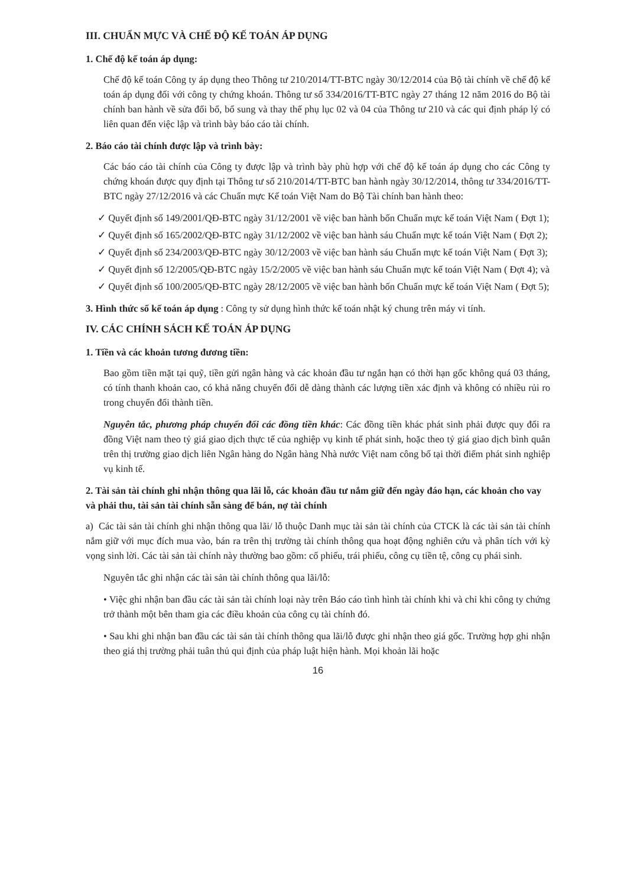III. CHUẨN MỰC VÀ CHẾ ĐỘ KẾ TOÁN ÁP DỤNG
1. Chế độ kế toán áp dụng:
Chế độ kế toán Công ty áp dụng theo Thông tư 210/2014/TT-BTC ngày 30/12/2014 của Bộ tài chính về chế độ kế toán áp dụng đối với công ty chứng khoán. Thông tư số 334/2016/TT-BTC ngày 27 tháng 12 năm 2016 do Bộ tài chính ban hành về sửa đổi bổ, bổ sung và thay thế phụ lục 02 và 04 của Thông tư 210 và các qui định pháp lý có liên quan đến việc lập và trình bày báo cáo tài chính.
2. Báo cáo tài chính được lập và trình bày:
Các báo cáo tài chính của Công ty được lập và trình bày phù hợp với chế độ kế toán áp dụng cho các Công ty chứng khoán được quy định tại Thông tư số 210/2014/TT-BTC ban hành ngày 30/12/2014, thông tư 334/2016/TT-BTC ngày 27/12/2016 và các Chuẩn mực Kế toán Việt Nam do Bộ Tài chính ban hành theo:
✓ Quyết định số 149/2001/QĐ-BTC ngày 31/12/2001 về việc ban hành bốn Chuẩn mực kế toán Việt Nam ( Đợt 1);
✓ Quyết định số 165/2002/QĐ-BTC ngày 31/12/2002 về việc ban hành sáu Chuẩn mực kế toán Việt Nam ( Đợt 2);
✓ Quyết định số 234/2003/QĐ-BTC ngày 30/12/2003 về việc ban hành sáu Chuẩn mực kế toán Việt Nam ( Đợt 3);
✓ Quyết định số 12/2005/QĐ-BTC ngày 15/2/2005 về việc ban hành sáu Chuẩn mực kế toán Việt Nam ( Đợt 4); và
✓ Quyết định số 100/2005/QĐ-BTC ngày 28/12/2005 về việc ban hành bốn Chuẩn mực kế toán Việt Nam ( Đợt 5);
3. Hình thức sổ kế toán áp dụng : Công ty sử dụng hình thức kế toán nhật ký chung trên máy vi tính.
IV. CÁC CHÍNH SÁCH KẾ TOÁN ÁP DỤNG
1. Tiền và các khoản tương đương tiền:
Bao gồm tiền mặt tại quỹ, tiền gửi ngân hàng và các khoản đầu tư ngắn hạn có thời hạn gốc không quá 03 tháng, có tính thanh khoản cao, có khả năng chuyển đổi dễ dàng thành các lượng tiền xác định và không có nhiều rủi ro trong chuyển đổi thành tiền.
Nguyên tắc, phương pháp chuyển đổi các đồng tiền khác: Các đồng tiền khác phát sinh phải được quy đổi ra đồng Việt nam theo tỷ giá giao dịch thực tế của nghiệp vụ kinh tế phát sinh, hoặc theo tỷ giá giao dịch bình quân trên thị trường giao dịch liên Ngân hàng do Ngân hàng Nhà nước Việt nam công bố tại thời điểm phát sinh nghiệp vụ kinh tế.
2. Tài sản tài chính ghi nhận thông qua lãi lỗ, các khoản đầu tư nắm giữ đến ngày đáo hạn, các khoản cho vay và phải thu, tài sản tài chính sẵn sàng để bán, nợ tài chính
a) Các tài sản tài chính ghi nhận thông qua lãi/ lỗ thuộc Danh mục tài sản tài chính của CTCK là các tài sản tài chính nắm giữ với mục đích mua vào, bán ra trên thị trường tài chính thông qua hoạt động nghiên cứu và phân tích với kỳ vọng sinh lời. Các tài sản tài chính này thường bao gồm: cổ phiếu, trái phiếu, công cụ tiền tệ, công cụ phái sinh.
Nguyên tắc ghi nhận các tài sản tài chính thông qua lãi/lỗ:
• Việc ghi nhận ban đầu các tài sản tài chính loại này trên Báo cáo tình hình tài chính khi và chỉ khi công ty chứng trở thành một bên tham gia các điều khoản của công cụ tài chính đó.
• Sau khi ghi nhận ban đầu các tài sản tài chính thông qua lãi/lỗ được ghi nhận theo giá gốc. Trường hợp ghi nhận theo giá thị trường phải tuân thủ qui định của pháp luật hiện hành. Mọi khoản lãi hoặc
16